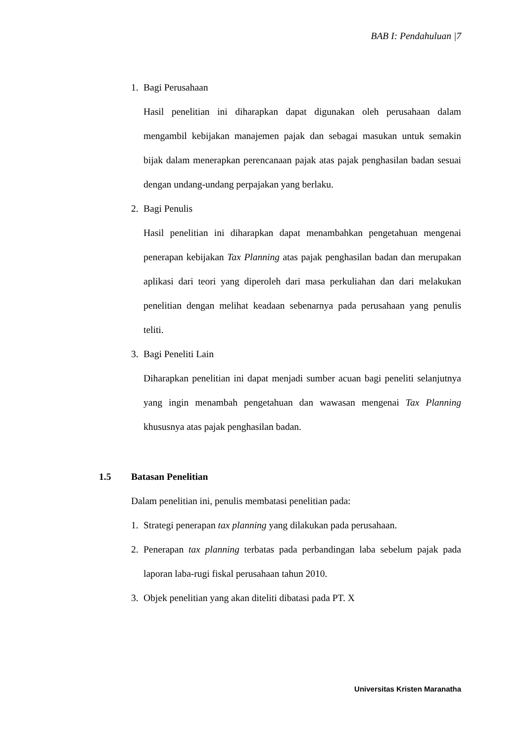BAB I: Pendahuluan |7
1.
Bagi Perusahaan
Hasil penelitian ini diharapkan dapat digunakan oleh perusahaan dalam mengambil kebijakan manajemen pajak dan sebagai masukan untuk semakin bijak dalam menerapkan perencanaan pajak atas pajak penghasilan badan sesuai dengan undang-undang perpajakan yang berlaku.
2.
Bagi Penulis
Hasil penelitian ini diharapkan dapat menambahkan pengetahuan mengenai penerapan kebijakan Tax Planning atas pajak penghasilan badan dan merupakan aplikasi dari teori yang diperoleh dari masa perkuliahan dan dari melakukan penelitian dengan melihat keadaan sebenarnya pada perusahaan yang penulis teliti.
3.
Bagi Peneliti Lain
Diharapkan penelitian ini dapat menjadi sumber acuan bagi peneliti selanjutnya yang ingin menambah pengetahuan dan wawasan mengenai Tax Planning khususnya atas pajak penghasilan badan.
1.5 Batasan Penelitian
Dalam penelitian ini, penulis membatasi penelitian pada:
1.
Strategi penerapan tax planning yang dilakukan pada perusahaan.
2.
Penerapan tax planning terbatas pada perbandingan laba sebelum pajak pada laporan laba-rugi fiskal perusahaan tahun 2010.
3.
Objek penelitian yang akan diteliti dibatasi pada PT. X
Universitas Kristen Maranatha